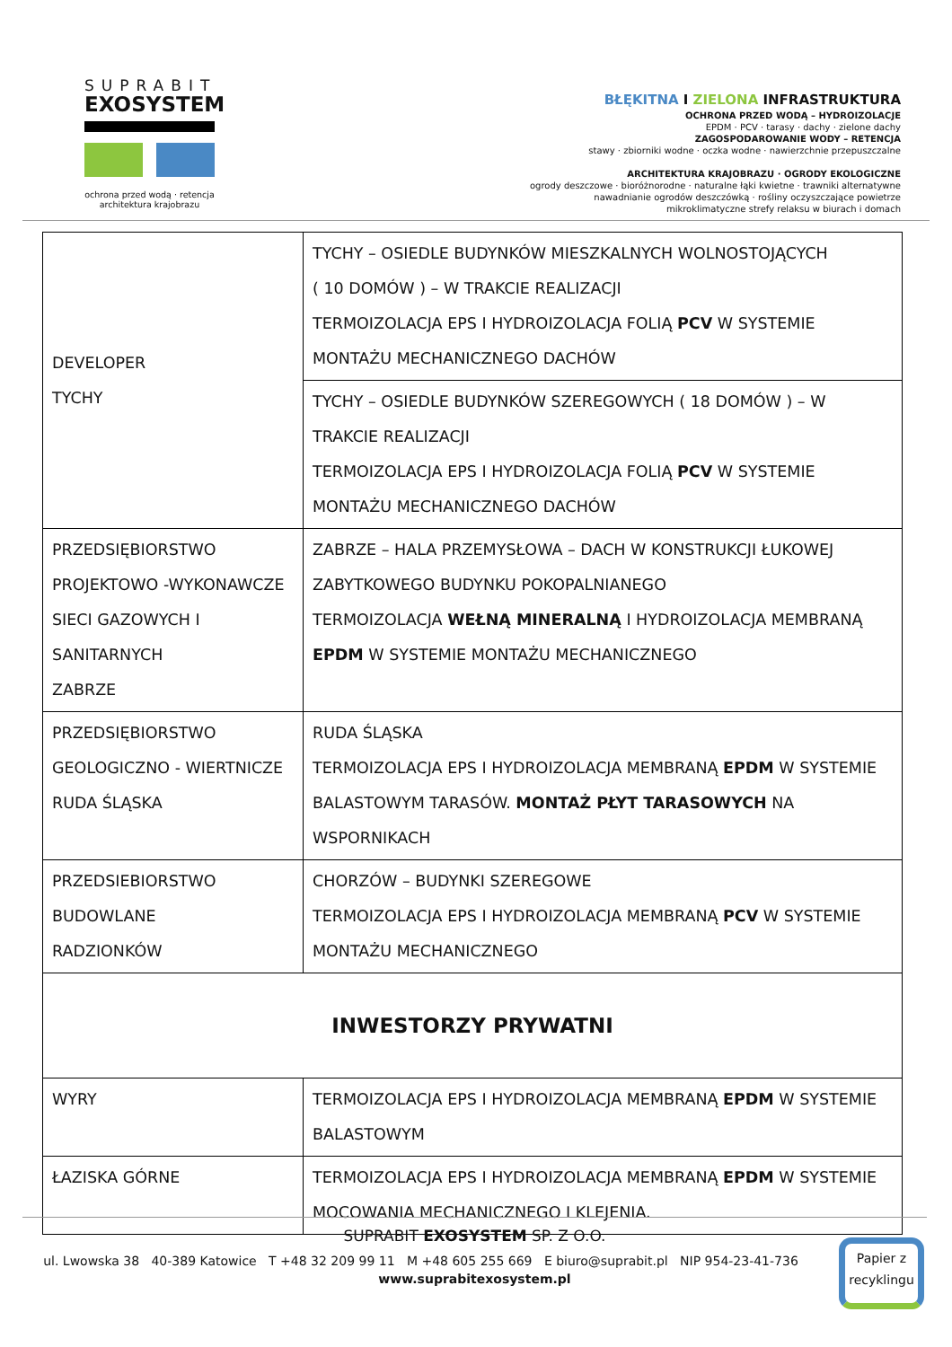SUPRABIT
EXOSYSTEM
ochrona przed wodą · retencja
architektura krajobrazu
BŁĘKITNA I ZIELONA INFRASTRUKTURA
OCHRONA PRZED WODĄ – HYDROIZOLACJE
EPDM · PCV · tarasy · dachy · zielone dachy
ZAGOSPODAROWANIE WODY – RETENCJA
stawy · zbiorniki wodne · oczka wodne · nawierzchnie przepuszczalne
ARCHITEKTURA KRAJOBRAZU · OGRODY EKOLOGICZNE
ogrody deszczowe · bioróżnorodne · naturalne łąki kwietne · trawniki alternatywne
nawadnianie ogrodów deszczówką · rośliny oczyszczające powietrze
mikroklimatyczne strefy relaksu w biurach i domach
| DEVELOPER TYCHY | TYCHY – OSIEDLE BUDYNKÓW MIESZKALNYCH WOLNOSTOJĄCYCH ( 10 DOMÓW ) – W TRAKCIE REALIZACJI TERMOIZOLACJA EPS I HYDROIZOLACJA FOLIĄ PCV W SYSTEMIE MONTAŻU MECHANICZNEGO DACHÓW |
| | TYCHY – OSIEDLE BUDYNKÓW SZEREGOWYCH ( 18 DOMÓW ) – W TRAKCIE REALIZACJI TERMOIZOLACJA EPS I HYDROIZOLACJA FOLIĄ PCV W SYSTEMIE MONTAŻU MECHANICZNEGO DACHÓW |
| PRZEDSIĘBIORSTWO PROJEKTOWO -WYKONAWCZE SIECI GAZOWYCH I SANITARNYCH ZABRZE | ZABRZE – HALA PRZEMYSŁOWA – DACH W KONSTRUKCJI ŁUKOWEJ ZABYTKOWEGO BUDYNKU POKOPALNIANEGO TERMOIZOLACJA WEŁNĄ MINERALNĄ I HYDROIZOLACJA MEMBRANĄ EPDM W SYSTEMIE MONTAŻU MECHANICZNEGO |
| PRZEDSIĘBIORSTWO GEOLOGICZNO - WIERTNICZE RUDA ŚLĄSKA | RUDA ŚLĄSKA TERMOIZOLACJA EPS I HYDROIZOLACJA MEMBRANĄ EPDM W SYSTEMIE BALASTOWYM TARASÓW. MONTAŻ PŁYT TARASOWYCH NA WSPORNIKACH |
| PRZEDSIEBIORSTWO BUDOWLANE RADZIONKÓW | CHORZÓW – BUDYNKI SZEREGOWE TERMOIZOLACJA EPS I HYDROIZOLACJA MEMBRANĄ PCV W SYSTEMIE MONTAŻU MECHANICZNEGO |
| INWESTORZY PRYWATNI | |
| WYRY | TERMOIZOLACJA EPS I HYDROIZOLACJA MEMBRANĄ EPDM W SYSTEMIE BALASTOWYM |
| ŁAZISKA GÓRNE | TERMOIZOLACJA EPS I HYDROIZOLACJA MEMBRANĄ EPDM W SYSTEMIE MOCOWANIA MECHANICZNEGO I KLEJENIA. |
SUPRABIT EXOSYSTEM SP. Z O.O.
ul. Lwowska 38 40-389 Katowice T +48 32 209 99 11 M +48 605 255 669 E biuro@suprabit.pl NIP 954-23-41-736
www.suprabitexosystem.pl
Papier z recyklingu